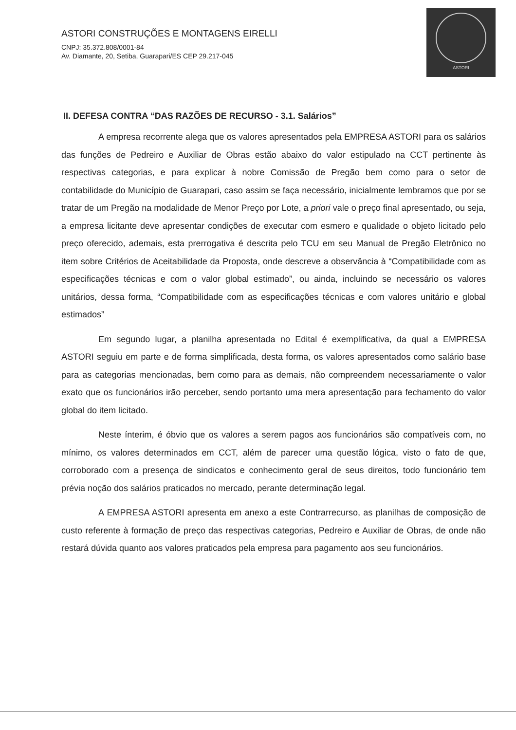ASTORI CONSTRUÇÕES E MONTAGENS EIRELLI
CNPJ: 35.372.808/0001-84
Av. Diamante, 20, Setiba, Guarapari/ES CEP 29.217-045
ASTORI
II. DEFESA CONTRA “DAS RAZÕES DE RECURSO - 3.1. Salários”
A empresa recorrente alega que os valores apresentados pela EMPRESA ASTORI para os salários das funções de Pedreiro e Auxiliar de Obras estão abaixo do valor estipulado na CCT pertinente às respectivas categorias, e para explicar à nobre Comissão de Pregão bem como para o setor de contabilidade do Município de Guarapari, caso assim se faça necessário, inicialmente lembramos que por se tratar de um Pregão na modalidade de Menor Preço por Lote, a priori vale o preço final apresentado, ou seja, a empresa licitante deve apresentar condições de executar com esmero e qualidade o objeto licitado pelo preço oferecido, ademais, esta prerrogativa é descrita pelo TCU em seu Manual de Pregão Eletrônico no item sobre Critérios de Aceitabilidade da Proposta, onde descreve a observância à “Compatibilidade com as especificações técnicas e com o valor global estimado”, ou ainda, incluindo se necessário os valores unitários, dessa forma, “Compatibilidade com as especificações técnicas e com valores unitário e global estimados”
Em segundo lugar, a planilha apresentada no Edital é exemplificativa, da qual a EMPRESA ASTORI seguiu em parte e de forma simplificada, desta forma, os valores apresentados como salário base para as categorias mencionadas, bem como para as demais, não compreendem necessariamente o valor exato que os funcionários irão perceber, sendo portanto uma mera apresentação para fechamento do valor global do item licitado.
Neste ínterim, é óbvio que os valores a serem pagos aos funcionários são compatíveis com, no mínimo, os valores determinados em CCT, além de parecer uma questão lógica, visto o fato de que, corroborado com a presença de sindicatos e conhecimento geral de seus direitos, todo funcionário tem prévia noção dos salários praticados no mercado, perante determinação legal.
A EMPRESA ASTORI apresenta em anexo a este Contrarrecurso, as planilhas de composição de custo referente à formação de preço das respectivas categorias, Pedreiro e Auxiliar de Obras, de onde não restará dúvida quanto aos valores praticados pela empresa para pagamento aos seu funcionários.